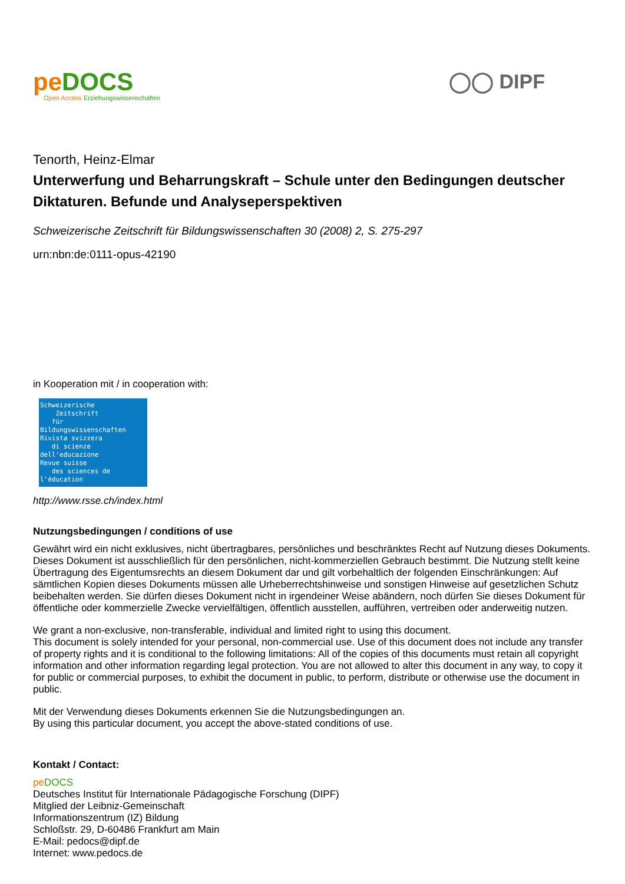pe DOCS
Open Access Erziehungswissenschaften
◯◯ DIPF
Tenorth, Heinz-Elmar
Unterwerfung und Beharrungskraft – Schule unter den Bedingungen deutscher Diktaturen. Befunde und Analyseperspektiven
Schweizerische Zeitschrift für Bildungswissenschaften 30 (2008) 2, S. 275-297
urn:nbn:de:0111-opus-42190
in Kooperation mit / in cooperation with:
Schweizerische
Zeitschrift
für Bildungswissenschaften
Rivista svizzera
di scienze dell'educazione
Revue suisse
des sciences de l'éducation
http://www.rsse.ch/index.html
Nutzungsbedingungen / conditions of use
Gewährt wird ein nicht exklusives, nicht übertragbares, persönliches und beschränktes Recht auf Nutzung dieses Dokuments. Dieses Dokument ist ausschließlich für den persönlichen, nicht-kommerziellen Gebrauch bestimmt. Die Nutzung stellt keine Übertragung des Eigentumsrechts an diesem Dokument dar und gilt vorbehaltlich der folgenden Einschränkungen: Auf sämtlichen Kopien dieses Dokuments müssen alle Urheberrechtshinweise und sonstigen Hinweise auf gesetzlichen Schutz beibehalten werden. Sie dürfen dieses Dokument nicht in irgendeiner Weise abändern, noch dürfen Sie dieses Dokument für öffentliche oder kommerzielle Zwecke vervielfältigen, öffentlich ausstellen, aufführen, vertreiben oder anderweitig nutzen.
We grant a non-exclusive, non-transferable, individual and limited right to using this document.
This document is solely intended for your personal, non-commercial use. Use of this document does not include any transfer of property rights and it is conditional to the following limitations: All of the copies of this documents must retain all copyright information and other information regarding legal protection. You are not allowed to alter this document in any way, to copy it for public or commercial purposes, to exhibit the document in public, to perform, distribute or otherwise use the document in public.
Mit der Verwendung dieses Dokuments erkennen Sie die Nutzungsbedingungen an.
By using this particular document, you accept the above-stated conditions of use.
Kontakt / Contact:
pe DOCS
Deutsches Institut für Internationale Pädagogische Forschung (DIPF)
Mitglied der Leibniz-Gemeinschaft
Informationszentrum (IZ) Bildung
Schloßstr. 29, D-60486 Frankfurt am Main
E-Mail: pedocs@dipf.de
Internet: www.pedocs.de